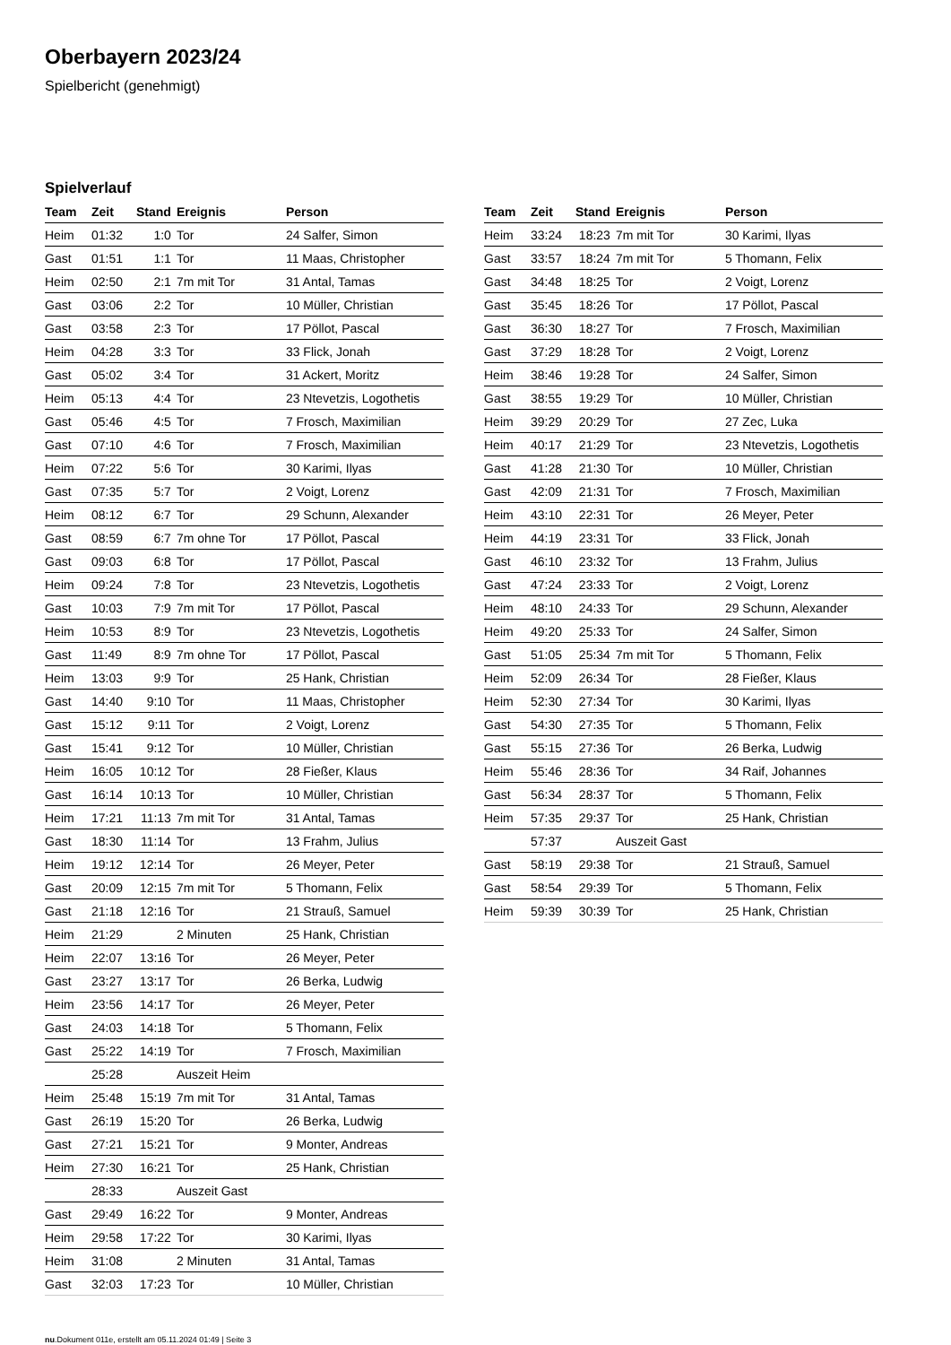Oberbayern 2023/24
Spielbericht (genehmigt)
Spielverlauf
| Team | Zeit | Stand | Ereignis | Person |
| --- | --- | --- | --- | --- |
| Heim | 01:32 | 1:0 | Tor | 24 Salfer, Simon |
| Gast | 01:51 | 1:1 | Tor | 11 Maas, Christopher |
| Heim | 02:50 | 2:1 | 7m mit Tor | 31 Antal, Tamas |
| Gast | 03:06 | 2:2 | Tor | 10 Müller, Christian |
| Gast | 03:58 | 2:3 | Tor | 17 Pöllot, Pascal |
| Heim | 04:28 | 3:3 | Tor | 33 Flick, Jonah |
| Gast | 05:02 | 3:4 | Tor | 31 Ackert, Moritz |
| Heim | 05:13 | 4:4 | Tor | 23 Ntevetzis, Logothetis |
| Gast | 05:46 | 4:5 | Tor | 7 Frosch, Maximilian |
| Gast | 07:10 | 4:6 | Tor | 7 Frosch, Maximilian |
| Heim | 07:22 | 5:6 | Tor | 30 Karimi, Ilyas |
| Gast | 07:35 | 5:7 | Tor | 2 Voigt, Lorenz |
| Heim | 08:12 | 6:7 | Tor | 29 Schunn, Alexander |
| Gast | 08:59 | 6:7 | 7m ohne Tor | 17 Pöllot, Pascal |
| Gast | 09:03 | 6:8 | Tor | 17 Pöllot, Pascal |
| Heim | 09:24 | 7:8 | Tor | 23 Ntevetzis, Logothetis |
| Gast | 10:03 | 7:9 | 7m mit Tor | 17 Pöllot, Pascal |
| Heim | 10:53 | 8:9 | Tor | 23 Ntevetzis, Logothetis |
| Gast | 11:49 | 8:9 | 7m ohne Tor | 17 Pöllot, Pascal |
| Heim | 13:03 | 9:9 | Tor | 25 Hank, Christian |
| Gast | 14:40 | 9:10 | Tor | 11 Maas, Christopher |
| Gast | 15:12 | 9:11 | Tor | 2 Voigt, Lorenz |
| Gast | 15:41 | 9:12 | Tor | 10 Müller, Christian |
| Heim | 16:05 | 10:12 | Tor | 28 Fießer, Klaus |
| Gast | 16:14 | 10:13 | Tor | 10 Müller, Christian |
| Heim | 17:21 | 11:13 | 7m mit Tor | 31 Antal, Tamas |
| Gast | 18:30 | 11:14 | Tor | 13 Frahm, Julius |
| Heim | 19:12 | 12:14 | Tor | 26 Meyer, Peter |
| Gast | 20:09 | 12:15 | 7m mit Tor | 5 Thomann, Felix |
| Gast | 21:18 | 12:16 | Tor | 21 Strauß, Samuel |
| Heim | 21:29 | | 2 Minuten | 25 Hank, Christian |
| Heim | 22:07 | 13:16 | Tor | 26 Meyer, Peter |
| Gast | 23:27 | 13:17 | Tor | 26 Berka, Ludwig |
| Heim | 23:56 | 14:17 | Tor | 26 Meyer, Peter |
| Gast | 24:03 | 14:18 | Tor | 5 Thomann, Felix |
| Gast | 25:22 | 14:19 | Tor | 7 Frosch, Maximilian |
| | 25:28 | | Auszeit Heim | |
| Heim | 25:48 | 15:19 | 7m mit Tor | 31 Antal, Tamas |
| Gast | 26:19 | 15:20 | Tor | 26 Berka, Ludwig |
| Gast | 27:21 | 15:21 | Tor | 9 Monter, Andreas |
| Heim | 27:30 | 16:21 | Tor | 25 Hank, Christian |
| | 28:33 | | Auszeit Gast | |
| Gast | 29:49 | 16:22 | Tor | 9 Monter, Andreas |
| Heim | 29:58 | 17:22 | Tor | 30 Karimi, Ilyas |
| Heim | 31:08 | | 2 Minuten | 31 Antal, Tamas |
| Gast | 32:03 | 17:23 | Tor | 10 Müller, Christian |
| Team | Zeit | Stand | Ereignis | Person |
| --- | --- | --- | --- | --- |
| Heim | 33:24 | 18:23 | 7m mit Tor | 30 Karimi, Ilyas |
| Gast | 33:57 | 18:24 | 7m mit Tor | 5 Thomann, Felix |
| Gast | 34:48 | 18:25 | Tor | 2 Voigt, Lorenz |
| Gast | 35:45 | 18:26 | Tor | 17 Pöllot, Pascal |
| Gast | 36:30 | 18:27 | Tor | 7 Frosch, Maximilian |
| Gast | 37:29 | 18:28 | Tor | 2 Voigt, Lorenz |
| Heim | 38:46 | 19:28 | Tor | 24 Salfer, Simon |
| Gast | 38:55 | 19:29 | Tor | 10 Müller, Christian |
| Heim | 39:29 | 20:29 | Tor | 27 Zec, Luka |
| Heim | 40:17 | 21:29 | Tor | 23 Ntevetzis, Logothetis |
| Gast | 41:28 | 21:30 | Tor | 10 Müller, Christian |
| Gast | 42:09 | 21:31 | Tor | 7 Frosch, Maximilian |
| Heim | 43:10 | 22:31 | Tor | 26 Meyer, Peter |
| Heim | 44:19 | 23:31 | Tor | 33 Flick, Jonah |
| Gast | 46:10 | 23:32 | Tor | 13 Frahm, Julius |
| Gast | 47:24 | 23:33 | Tor | 2 Voigt, Lorenz |
| Heim | 48:10 | 24:33 | Tor | 29 Schunn, Alexander |
| Heim | 49:20 | 25:33 | Tor | 24 Salfer, Simon |
| Gast | 51:05 | 25:34 | 7m mit Tor | 5 Thomann, Felix |
| Heim | 52:09 | 26:34 | Tor | 28 Fießer, Klaus |
| Heim | 52:30 | 27:34 | Tor | 30 Karimi, Ilyas |
| Gast | 54:30 | 27:35 | Tor | 5 Thomann, Felix |
| Gast | 55:15 | 27:36 | Tor | 26 Berka, Ludwig |
| Heim | 55:46 | 28:36 | Tor | 34 Raif, Johannes |
| Gast | 56:34 | 28:37 | Tor | 5 Thomann, Felix |
| Heim | 57:35 | 29:37 | Tor | 25 Hank, Christian |
| | 57:37 | | Auszeit Gast | |
| Gast | 58:19 | 29:38 | Tor | 21 Strauß, Samuel |
| Gast | 58:54 | 29:39 | Tor | 5 Thomann, Felix |
| Heim | 59:39 | 30:39 | Tor | 25 Hank, Christian |
nu.Dokument 011e, erstellt am 05.11.2024 01:49 | Seite 3